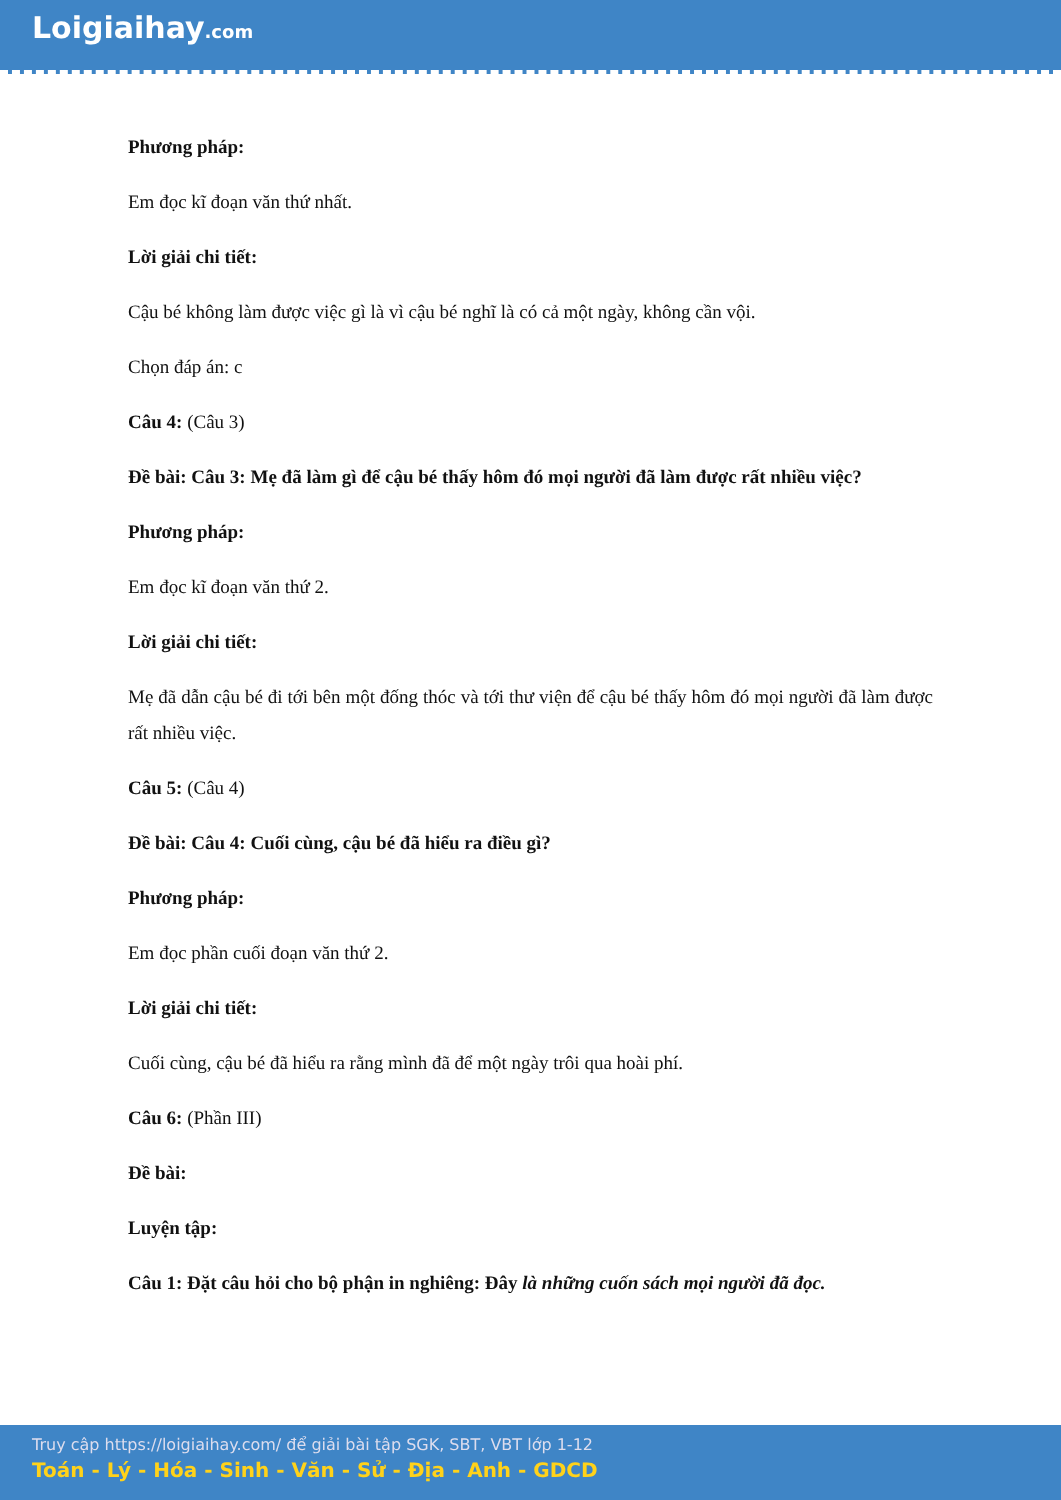Loigiaihay.com
Phương pháp:
Em đọc kĩ đoạn văn thứ nhất.
Lời giải chi tiết:
Cậu bé không làm được việc gì là vì cậu bé nghĩ là có cả một ngày, không cần vội.
Chọn đáp án: c
Câu 4: (Câu 3)
Đề bài: Câu 3: Mẹ đã làm gì để cậu bé thấy hôm đó mọi người đã làm được rất nhiều việc?
Phương pháp:
Em đọc kĩ đoạn văn thứ 2.
Lời giải chi tiết:
Mẹ đã dẫn cậu bé đi tới bên một đống thóc và tới thư viện để cậu bé thấy hôm đó mọi người đã làm được rất nhiều việc.
Câu 5: (Câu 4)
Đề bài: Câu 4: Cuối cùng, cậu bé đã hiểu ra điều gì?
Phương pháp:
Em đọc phần cuối đoạn văn thứ 2.
Lời giải chi tiết:
Cuối cùng, cậu bé đã hiểu ra rằng mình đã để một ngày trôi qua hoài phí.
Câu 6: (Phần III)
Đề bài:
Luyện tập:
Câu 1: Đặt câu hỏi cho bộ phận in nghiêng: Đây là những cuốn sách mọi người đã đọc.
Truy cập https://loigiaihay.com/ để giải bài tập SGK, SBT, VBT lớp 1-12
Toán - Lý - Hóa - Sinh - Văn - Sử - Địa - Anh - GDCD